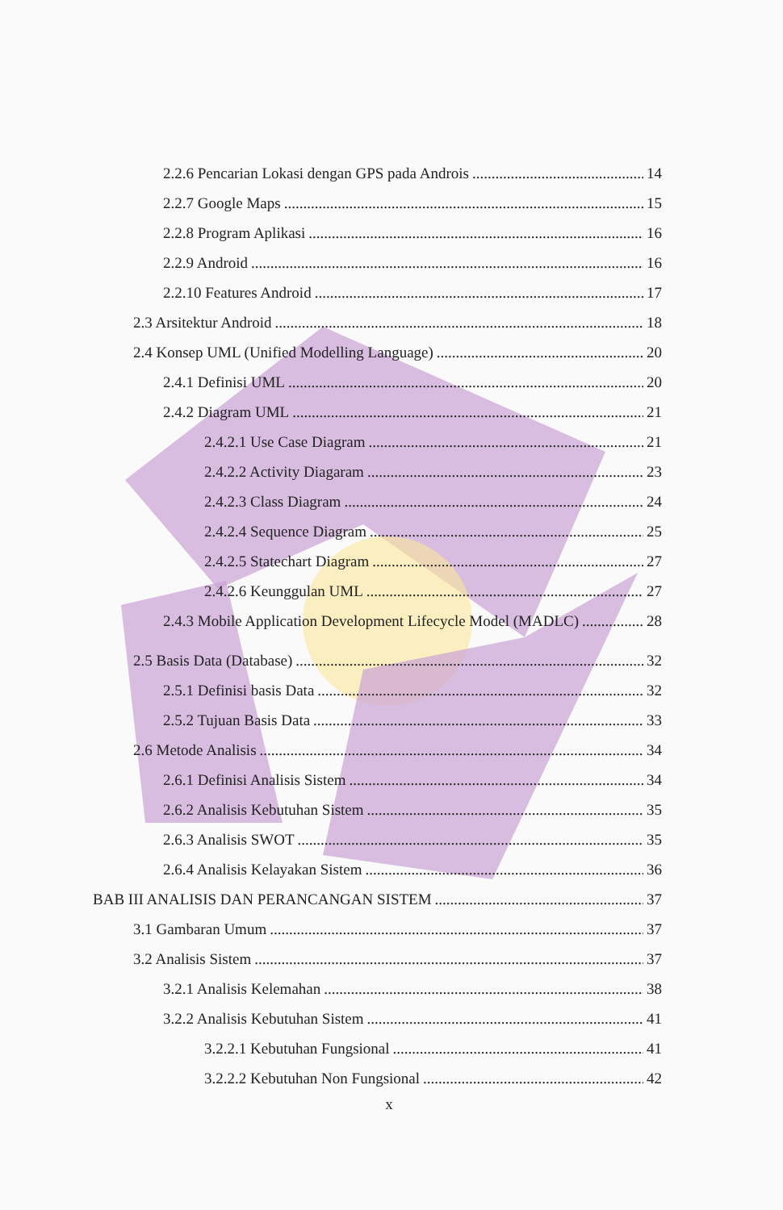2.2.6 Pencarian Lokasi dengan GPS pada Androis 14
2.2.7 Google Maps 15
2.2.8 Program Aplikasi 16
2.2.9 Android 16
2.2.10 Features Android 17
2.3 Arsitektur Android 18
2.4 Konsep UML (Unified Modelling Language) 20
2.4.1 Definisi UML 20
2.4.2 Diagram UML 21
2.4.2.1 Use Case Diagram 21
2.4.2.2 Activity Diagaram 23
2.4.2.3 Class Diagram 24
2.4.2.4 Sequence Diagram 25
2.4.2.5 Statechart Diagram 27
2.4.2.6 Keunggulan UML 27
2.4.3 Mobile Application Development Lifecycle Model (MADLC) 28
2.5 Basis Data (Database) 32
2.5.1 Definisi basis Data 32
2.5.2 Tujuan Basis Data 33
2.6 Metode Analisis 34
2.6.1 Definisi Analisis Sistem 34
2.6.2 Analisis Kebutuhan Sistem 35
2.6.3 Analisis SWOT 35
2.6.4 Analisis Kelayakan Sistem 36
BAB III ANALISIS DAN PERANCANGAN SISTEM 37
3.1 Gambaran Umum 37
3.2 Analisis Sistem 37
3.2.1 Analisis Kelemahan 38
3.2.2 Analisis Kebutuhan Sistem 41
3.2.2.1 Kebutuhan Fungsional 41
3.2.2.2 Kebutuhan Non Fungsional 42
x